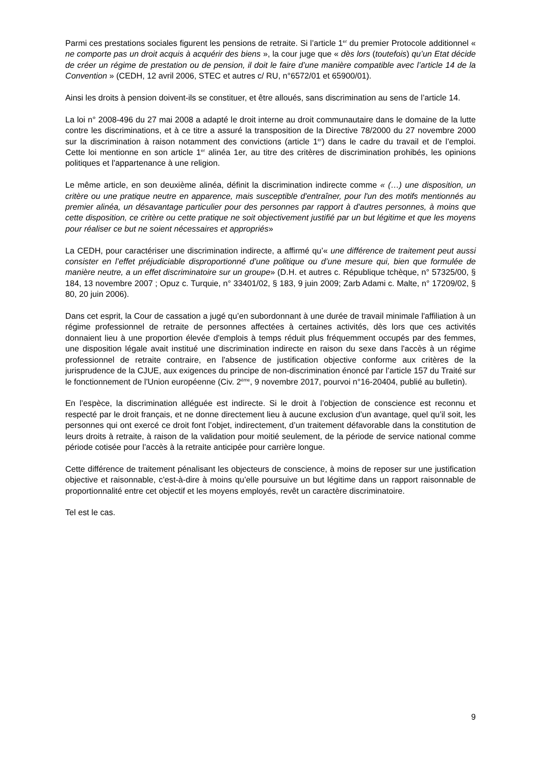Parmi ces prestations sociales figurent les pensions de retraite. Si l’article 1<sup>er</sup> du premier Protocole additionnel « ne comporte pas un droit acquis à acquérir des biens », la cour juge que « dès lors (toutefois) qu’un Etat décide de créer un régime de prestation ou de pension, il doit le faire d’une manière compatible avec l’article 14 de la Convention » (CEDH, 12 avril 2006, STEC et autres c/ RU, n°6572/01 et 65900/01).
Ainsi les droits à pension doivent-ils se constituer, et être alloués, sans discrimination au sens de l’article 14.
La loi n° 2008-496 du 27 mai 2008 a adapté le droit interne au droit communautaire dans le domaine de la lutte contre les discriminations, et à ce titre a assuré la transposition de la Directive 78/2000 du 27 novembre 2000 sur la discrimination à raison notamment des convictions (article 1<sup>er</sup>) dans le cadre du travail et de l’emploi. Cette loi mentionne en son article 1<sup>er</sup> alinéa 1er, au titre des critères de discrimination prohibés, les opinions politiques et l’appartenance à une religion.
Le même article, en son deuxième alinéa, définit la discrimination indirecte comme « (…) une disposition, un critère ou une pratique neutre en apparence, mais susceptible d'entraîner, pour l'un des motifs mentionnés au premier alinéa, un désavantage particulier pour des personnes par rapport à d'autres personnes, à moins que cette disposition, ce critère ou cette pratique ne soit objectivement justifié par un but légitime et que les moyens pour réaliser ce but ne soient nécessaires et appropriés»
La CEDH, pour caractériser une discrimination indirecte, a affirmé qu’« une différence de traitement peut aussi consister en l’effet préjudiciable disproportionné d’une politique ou d’une mesure qui, bien que formulée de manière neutre, a un effet discriminatoire sur un groupe» (D.H. et autres c. République tchèque, n° 57325/00, § 184, 13 novembre 2007 ; Opuz c. Turquie, n° 33401/02, § 183, 9 juin 2009; Zarb Adami c. Malte, n° 17209/02, § 80, 20 juin 2006).
Dans cet esprit, la Cour de cassation a jugé qu’en subordonnant à une durée de travail minimale l'affiliation à un régime professionnel de retraite de personnes affectées à certaines activités, dès lors que ces activités donnaient lieu à une proportion élevée d'emplois à temps réduit plus fréquemment occupés par des femmes, une disposition légale avait institué une discrimination indirecte en raison du sexe dans l'accès à un régime professionnel de retraite contraire, en l'absence de justification objective conforme aux critères de la jurisprudence de la CJUE, aux exigences du principe de non-discrimination énoncé par l’article 157 du Traité sur le fonctionnement de l'Union européenne (Civ. 2<sup>ème</sup>, 9 novembre 2017, pourvoi n°16-20404, publié au bulletin).
En l’espèce, la discrimination alléguée est indirecte. Si le droit à l’objection de conscience est reconnu et respecté par le droit français, et ne donne directement lieu à aucune exclusion d’un avantage, quel qu’il soit, les personnes qui ont exercé ce droit font l’objet, indirectement, d’un traitement défavorable dans la constitution de leurs droits à retraite, à raison de la validation pour moitié seulement, de la période de service national comme période cotisée pour l’accès à la retraite anticipée pour carrière longue.
Cette différence de traitement pénalisant les objecteurs de conscience, à moins de reposer sur une justification objective et raisonnable, c’est-à-dire à moins qu’elle poursuive un but légitime dans un rapport raisonnable de proportionnalité entre cet objectif et les moyens employés, revêt un caractère discriminatoire.
Tel est le cas.
9